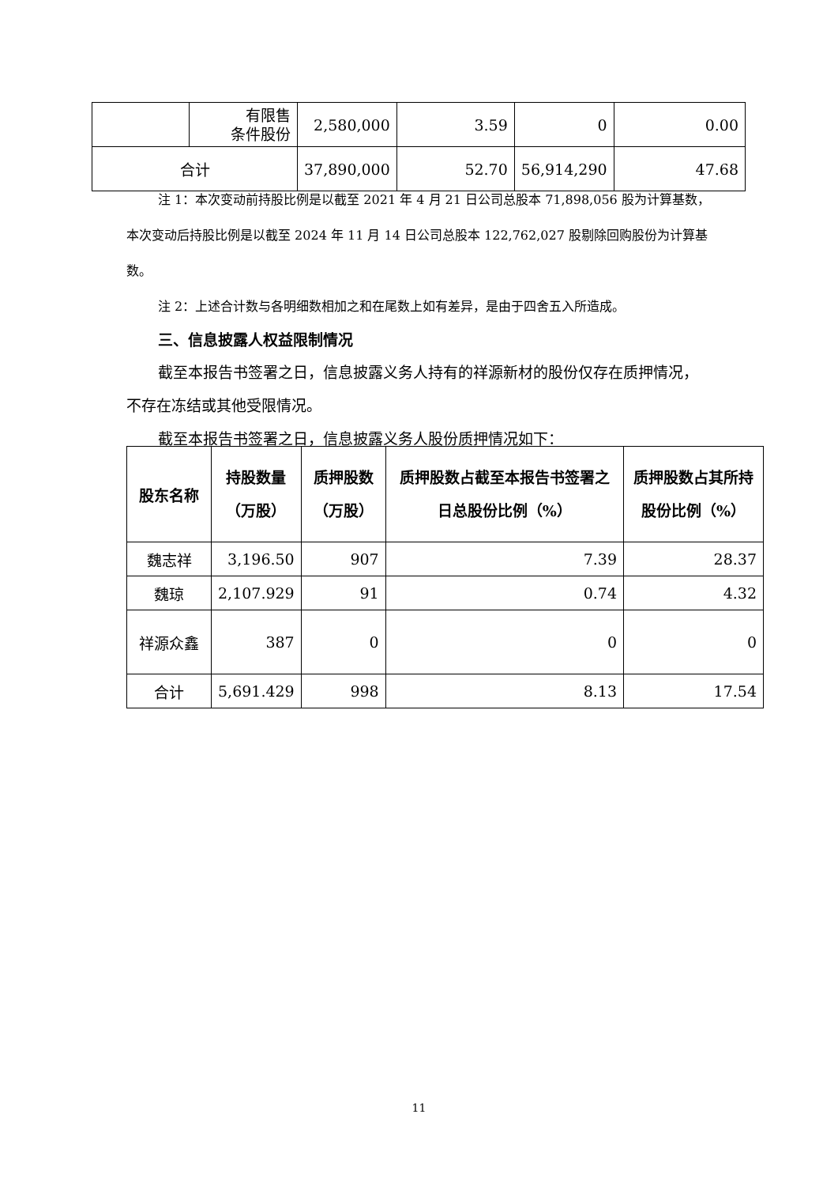| | 有限售 条件股份 | 2,580,000 | 3.59 | 0 | 0.00 |
| 合计 | | 37,890,000 | 52.70 | 56,914,290 | 47.68 |
注 1：本次变动前持股比例是以截至 2021 年 4 月 21 日公司总股本 71,898,056 股为计算基数，本次变动后持股比例是以截至 2024 年 11 月 14 日公司总股本 122,762,027 股剔除回购股份为计算基数。
注 2：上述合计数与各明细数相加之和在尾数上如有差异，是由于四舍五入所造成。
三、信息披露人权益限制情况
截至本报告书签署之日，信息披露义务人持有的祥源新材的股份仅存在质押情况，不存在冻结或其他受限情况。
截至本报告书签署之日，信息披露义务人股份质押情况如下：
| 股东名称 | 持股数量（万股） | 质押股数（万股） | 质押股数占截至本报告书签署之日总股份比例（%） | 质押股数占其所持股份比例（%） |
| --- | --- | --- | --- | --- |
| 魏志祥 | 3,196.50 | 907 | 7.39 | 28.37 |
| 魏琼 | 2,107.929 | 91 | 0.74 | 4.32 |
| 祥源众鑫 | 387 | 0 | 0 | 0 |
| 合计 | 5,691.429 | 998 | 8.13 | 17.54 |
11